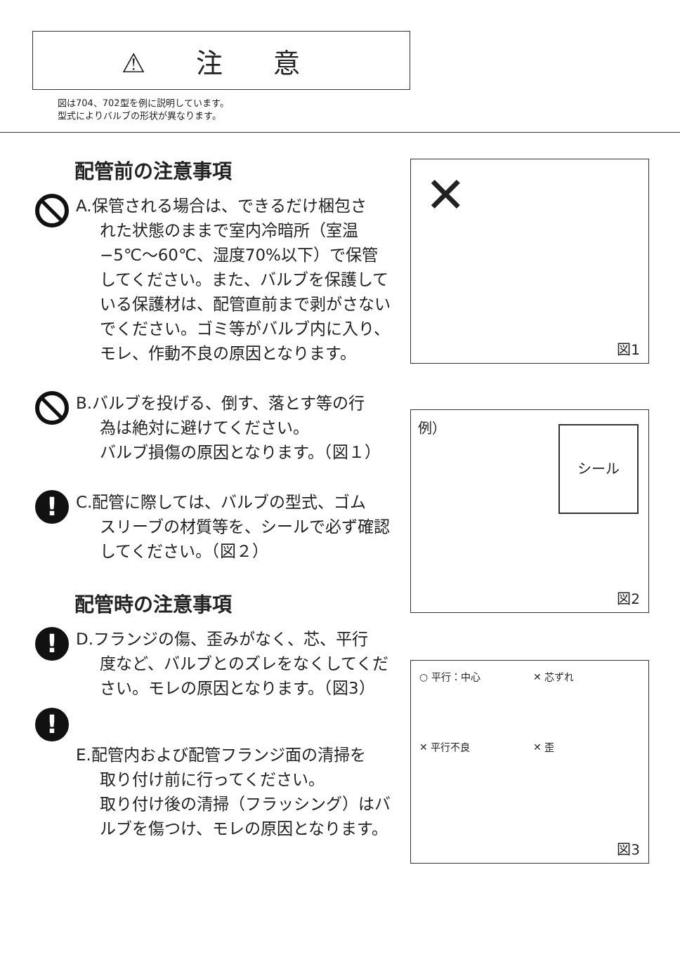⚠ 注 意
図は704、702型を例に説明しています。
型式によりバルブの形状が異なります。
配管前の注意事項
A.保管される場合は、できるだけ梱包さ
れた状態のままで室内冷暗所（室温−5℃～60℃、湿度70%以下）で保管してください。また、バルブを保護している保護材は、配管直前まで剥がさないでください。ゴミ等がバルブ内に入り、モレ、作動不良の原因となります。
B.バルブを投げる、倒す、落とす等の行
為は絶対に避けてください。
バルブ損傷の原因となります。（図１）
!
C.配管に際しては、バルブの型式、ゴム
スリーブの材質等を、シールで必ず確認してください。（図２）
配管時の注意事項
!
D.フランジの傷、歪みがなく、芯、平行
度など、バルブとのズレをなくしてください。モレの原因となります。（図3）
!
E.配管内および配管フランジ面の清掃を
取り付け前に行ってください。
取り付け後の清掃（フラッシング）はバルブを傷つけ、モレの原因となります。
✕
図1
例）
シール
図2
○ 平行：中心
✕ 芯ずれ
✕ 平行不良
✕ 歪
図3